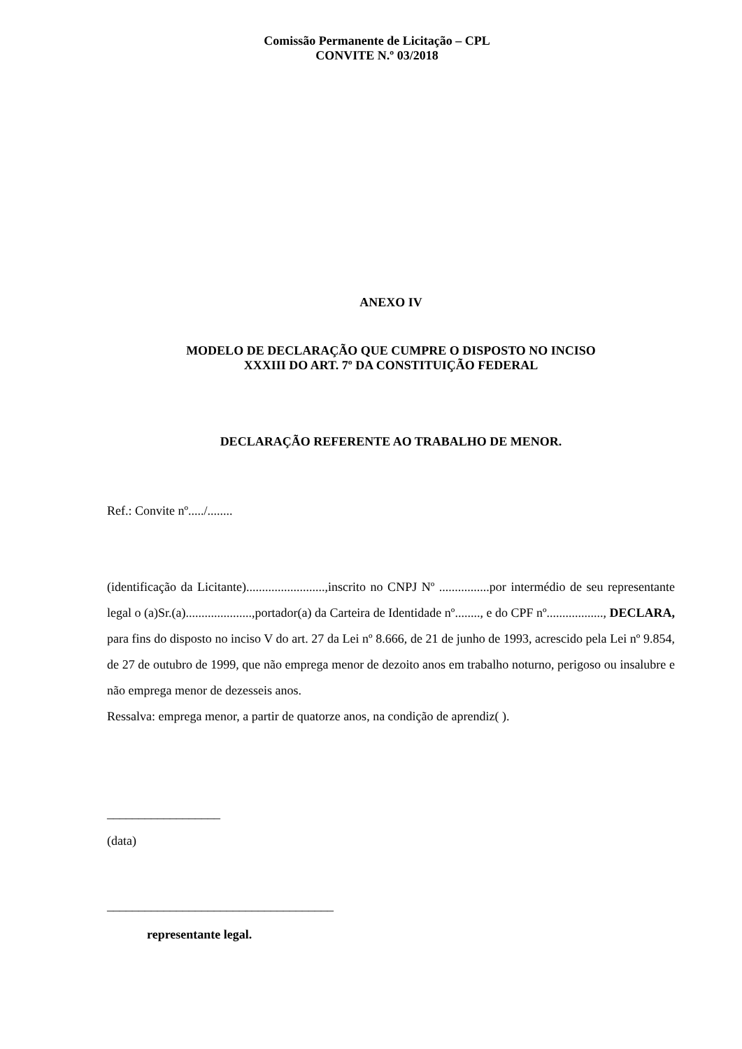Comissão Permanente de Licitação – CPL
CONVITE N.º 03/2018
ANEXO IV
MODELO DE DECLARAÇÃO QUE CUMPRE O DISPOSTO NO INCISO
XXXIII DO ART. 7º DA CONSTITUIÇÃO FEDERAL
DECLARAÇÃO REFERENTE AO TRABALHO DE MENOR.
Ref.: Convite nº...../........
(identificação da Licitante).........................,inscrito no CNPJ Nº ................por intermédio de seu representante legal o (a)Sr.(a).....................,portador(a) da Carteira de Identidade nº........, e do CPF nº.................., DECLARA, para fins do disposto no inciso V do art. 27 da Lei nº 8.666, de 21 de junho de 1993, acrescido pela Lei nº 9.854, de 27 de outubro de 1999, que não emprega menor de dezoito anos em trabalho noturno, perigoso ou insalubre e não emprega menor de dezesseis anos.
Ressalva: emprega menor, a partir de quatorze anos, na condição de aprendiz( ).
__________________
(data)
____________________________________
representante legal.